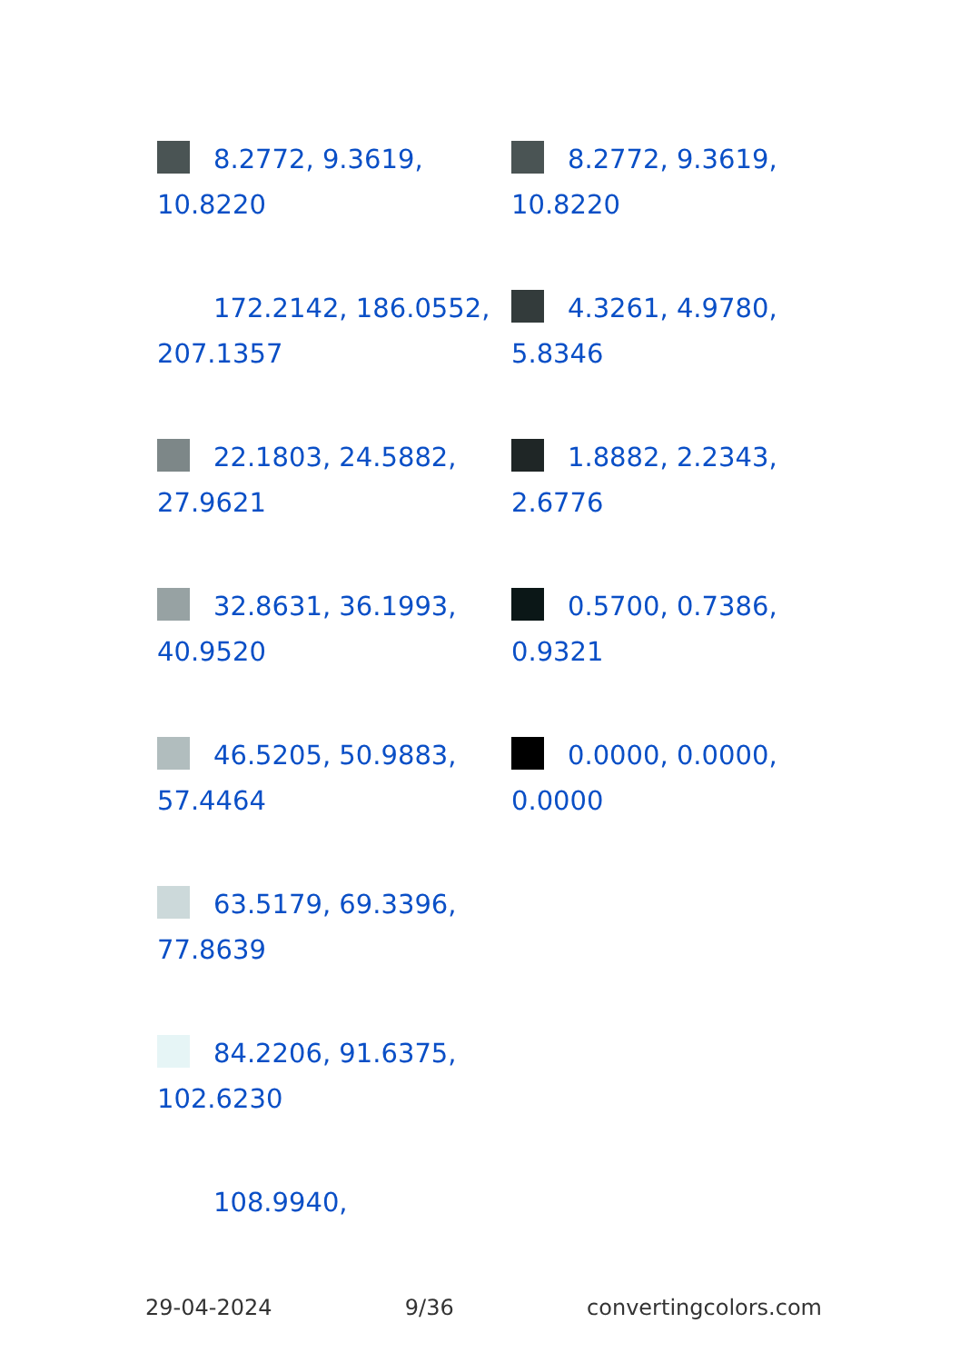8.2772, 9.3619, 10.8220
172.2142, 186.0552, 207.1357
22.1803, 24.5882, 27.9621
32.8631, 36.1993, 40.9520
46.5205, 50.9883, 57.4464
63.5179, 69.3396, 77.8639
84.2206, 91.6375, 102.6230
108.9940,
8.2772, 9.3619, 10.8220
4.3261, 4.9780, 5.8346
1.8882, 2.2343, 2.6776
0.5700, 0.7386, 0.9321
0.0000, 0.0000, 0.0000
29-04-2024 9/36 convertingcolors.com